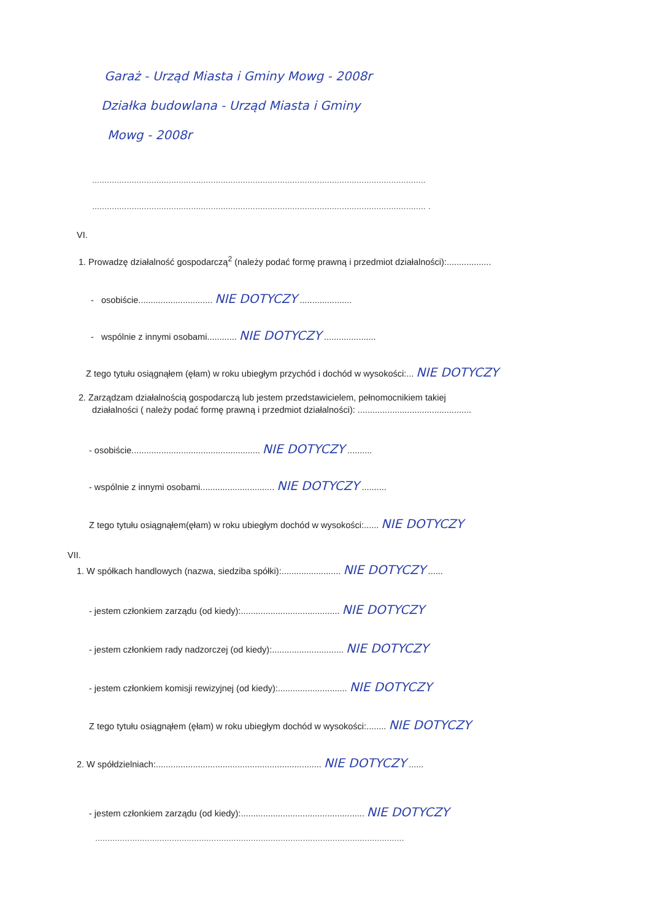Garaż - Urząd Miasta i Gminy Mowg - 2008r
Działka budowlana - Urząd Miasta i Gminy
Mowg - 2008r
.......................................................................................................................................
....................................................................................................................................... .
VI.
1. Prowadzę działalność gospodarczą<sup>2</sup> (należy podać formę prawną i przedmiot działalności):..................
- osobiście.............................. NIE DOTYCZY .....................
- wspólnie z innymi osobami............ NIE DOTYCZY .....................
Z tego tytułu osiągnąłem (ęłam) w roku ubiegłym przychód i dochód w wysokości:... NIE DOTYCZY
2. Zarządzam działalnością gospodarczą lub jestem przedstawicielem, pełnomocnikiem takiej
działalności ( należy podać formę prawną i przedmiot działalności): ..............................................
- osobiście.................................................... NIE DOTYCZY ..........
- wspólnie z innymi osobami.............................. NIE DOTYCZY ..........
Z tego tytułu osiągnąłem(ęłam) w roku ubiegłym dochód w wysokości:...... NIE DOTYCZY
VII.
1. W spółkach handlowych (nazwa, siedziba spółki):........................ NIE DOTYCZY ......
- jestem członkiem zarządu (od kiedy):........................................ NIE DOTYCZY
- jestem członkiem rady nadzorczej (od kiedy):............................. NIE DOTYCZY
- jestem członkiem komisji rewizyjnej (od kiedy):............................ NIE DOTYCZY
Z tego tytułu osiągnąłem (ęłam) w roku ubiegłym dochód w wysokości:........ NIE DOTYCZY
2. W spółdzielniach:................................................................... NIE DOTYCZY ......
- jestem członkiem zarządu (od kiedy):.................................................. NIE DOTYCZY
.............................................................................................................................